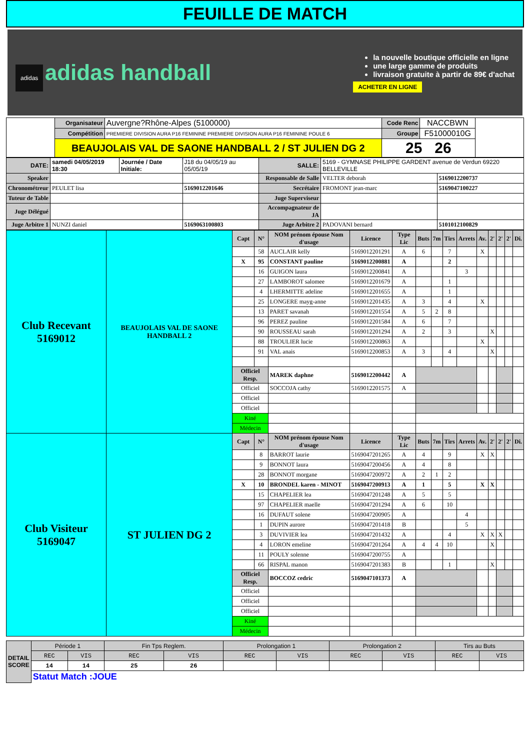FEUILLE DE MATCH
adidas adidas handball
la nouvelle boutique officielle en ligne
une large gamme de produits
livraison gratuite à partir de 89€ d'achat
ACHETER EN LIGNE
| | Organisateur | Auvergne?Rhône-Alpes (5100000) | Code Renc | NACCBWN | |
| | Compétition | PREMIERE DIVISION AURA P16 FEMININE PREMIERE DIVISION AURA P16 FEMININE POULE 6 | Groupe | F51000010G | |
| | BEAUJOLAIS VAL DE SAONE HANDBALL 2 / ST JULIEN DG 2 | | 25 26 | | |
| DATE: | samedi 04/05/2019 18:30 | Journée / Date Initiale: | J18 du 04/05/19 au 05/05/19 | SALLE: | 5169 - GYMNASE PHILIPPE GARDENT avenue de Verdun 69220 BELLEVILLE | |
| Speaker | | | | Responsable de Salle | VELTER deborah | 5169012200737 |
| Chronométreur | PEULET lisa | | 5169012201646 | Secrétaire | FROMONT jean-marc | 5169047100227 |
| Tuteur de Table | | | | Juge Superviseur | | |
| Juge Délégué | | | | Accompagnateur de JA | | |
| Juge Arbitre 1 | NUNZI daniel | | 5169063100803 | Juge Arbitre 2 | PADOVANI bernard | 5101012100829 |
| Club Recevant 5169012 | BEAUJOLAIS VAL DE SAONE HANDBALL 2 | Capt | N° | NOM prénom épouse Nom d'usage | Licence | Type Lic | Buts | 7m | Tirs | Arrets | Av. | 2' | 2' | 2' | Di. |
| | | | 58 | AUCLAIR kelly | 5169012201291 | A | 6 | | 7 | | X | | | | |
| | | X | 95 | CONSTANT pauline | 5169012200881 | A | | | 2 | | | | | | |
| | | | 16 | GUIGON laura | 5169012200841 | A | | | | 3 | | | | | |
| | | | 27 | LAMBOROT salomee | 5169012201679 | A | | | 1 | | | | | | |
| | | | 4 | LHERMITTE adeline | 5169012201655 | A | | | 1 | | | | | | |
| | | | 25 | LONGERE mayg-anne | 5169012201435 | A | 3 | | 4 | | X | | | | |
| | | | 13 | PARET savanah | 5169012201554 | A | 5 | 2 | 8 | | | | | | |
| | | | 96 | PEREZ pauline | 5169012201584 | A | 6 | | 7 | | | | | | |
| | | | 90 | ROUSSEAU sarah | 5169012201294 | A | 2 | | 3 | | | X | | | |
| | | | 88 | TROULIER lucie | 5169012200863 | A | | | | | X | | | | |
| | | | 91 | VAL anais | 5169012200853 | A | 3 | | 4 | | | X | | | |
| | | Officiel Resp. | | MAREK daphne | 5169012200442 | A | | | | | | | | | |
| | | Officiel | | SOCCOJA cathy | 5169012201575 | A | | | | | | | | | |
| | | Officiel | | | | | | | | | | | | | |
| | | Officiel | | | | | | | | | | | | | |
| | | Kiné | | | | | | | | | | | | | |
| | | Médecin | | | | | | | | | | | | | |
| Club Visiteur 5169047 | ST JULIEN DG 2 | Capt | N° | NOM prénom épouse Nom d'usage | Licence | Type Lic | Buts | 7m | Tirs | Arrets | Av. | 2' | 2' | 2' | Di. |
| | | | 8 | BARROT laurie | 5169047201265 | A | 4 | | 9 | | X | X | | | |
| | | | 9 | BONNOT laura | 5169047200456 | A | 4 | | 8 | | | | | | |
| | | | 28 | BONNOT morgane | 5169047200972 | A | 2 | 1 | 2 | | | | | | |
| | | X | 10 | BRONDEL karen - MINOT | 5169047200913 | A | 1 | | 5 | | X | X | | | |
| | | | 15 | CHAPELIER lea | 5169047201248 | A | 5 | | 5 | | | | | | |
| | | | 97 | CHAPELIER maelle | 5169047201294 | A | 6 | | 10 | | | | | | |
| | | | 16 | DUFAUT solene | 5169047200905 | A | | | | 4 | | | | | |
| | | | 1 | DUPIN aurore | 5169047201418 | B | | | | 5 | | | | | |
| | | | 3 | DUVIVIER lea | 5169047201432 | A | | | 4 | | X | X | X | | |
| | | | 4 | LORON emeline | 5169047201264 | A | 4 | 4 | 10 | | | X | | | |
| | | | 11 | POULY solenne | 5169047200755 | A | | | | | | | | | |
| | | | 66 | RISPAL manon | 5169047201383 | B | | | 1 | | | X | | | |
| | | Officiel Resp. | | BOCCOZ cedric | 5169047101373 | A | | | | | | | | | |
| | | Officiel | | | | | | | | | | | | | |
| | | Officiel | | | | | | | | | | | | | |
| | | Officiel | | | | | | | | | | | | | |
| | | Kiné | | | | | | | | | | | | | |
| | | Médecin | | | | | | | | | | | | | |
| DETAIL SCORE | Période 1 | | Fin Tps Reglem. | | Prolongation 1 | | Prolongation 2 | | Tirs au Buts | |
| | REC | VIS | REC | VIS | REC | VIS | REC | VIS | REC | VIS |
| | 14 | 14 | 25 | 26 | | | | | | |
| | Statut Match :JOUE | | | | | | | | | |